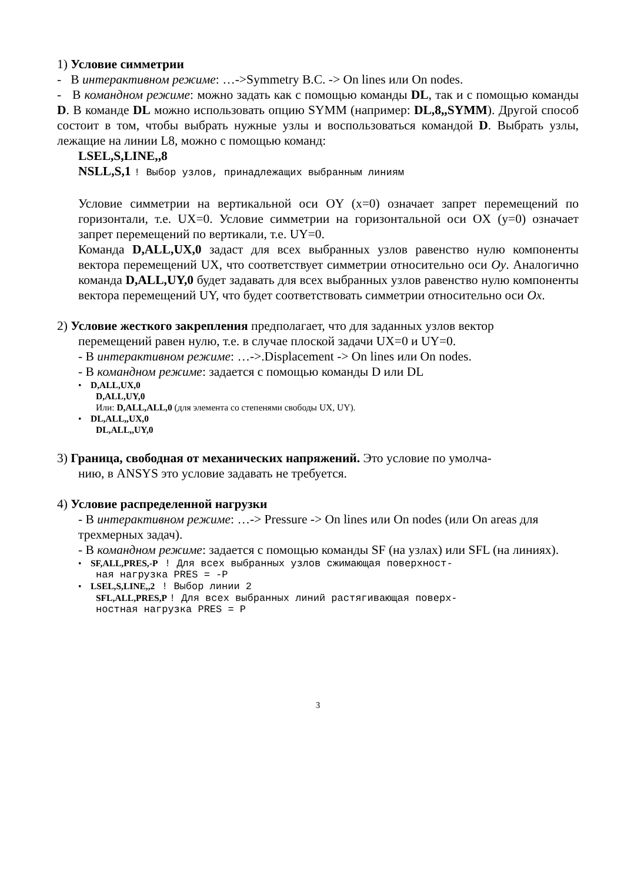1) Условие симметрии
- В интерактивном режиме: …->Symmetry B.C. -> On lines или On nodes.
- В командном режиме: можно задать как с помощью команды DL, так и с помощью команды D. В команде DL можно использовать опцию SYMM (например: DL,8,,SYMM). Другой способ состоит в том, чтобы выбрать нужные узлы и воспользоваться командой D. Выбрать узлы, лежащие на линии L8, можно с помощью команд:
LSEL,S,LINE,,8
NSLL,S,1 ! Выбор узлов, принадлежащих выбранным линиям
Условие симметрии на вертикальной оси OY (x=0) означает запрет перемещений по горизонтали, т.е. UX=0. Условие симметрии на горизонтальной оси OX (y=0) означает запрет перемещений по вертикали, т.е. UY=0.
Команда D,ALL,UX,0 задаст для всех выбранных узлов равенство нулю компоненты вектора перемещений UX, что соответствует симметрии относительно оси Oy. Аналогично команда D,ALL,UY,0 будет задавать для всех выбранных узлов равенство нулю компоненты вектора перемещений UY, что будет соответствовать симметрии относительно оси Ox.
2) Условие жесткого закрепления предполагает, что для заданных узлов вектор
перемещений равен нулю, т.е. в случае плоской задачи UX=0 и UY=0.
- В интерактивном режиме: …->.Displacement -> On lines или On nodes.
- В командном режиме: задается с помощью команды D или DL
• D,ALL,UX,0
D,ALL,UY,0
Или: D,ALL,ALL,0 (для элемента со степенями свободы UX, UY).
• DL,ALL,,UX,0
DL,ALL,,UY,0
3) Граница, свободная от механических напряжений. Это условие по умолча-
нию, в ANSYS это условие задавать не требуется.
4) Условие распределенной нагрузки
- В интерактивном режиме: …-> Pressure -> On lines или On nodes (или On areas для трехмерных задач).
- В командном режиме: задается с помощью команды SF (на узлах) или SFL (на линиях).
• SF,ALL,PRES,-P ! Для всех выбранных узлов сжимающая поверхност-
ная нагрузка PRES = -P
• LSEL,S,LINE,,2 ! Выбор линии 2
SFL,ALL,PRES,P ! Для всех выбранных линий растягивающая поверх-
ностная нагрузка PRES = P
3